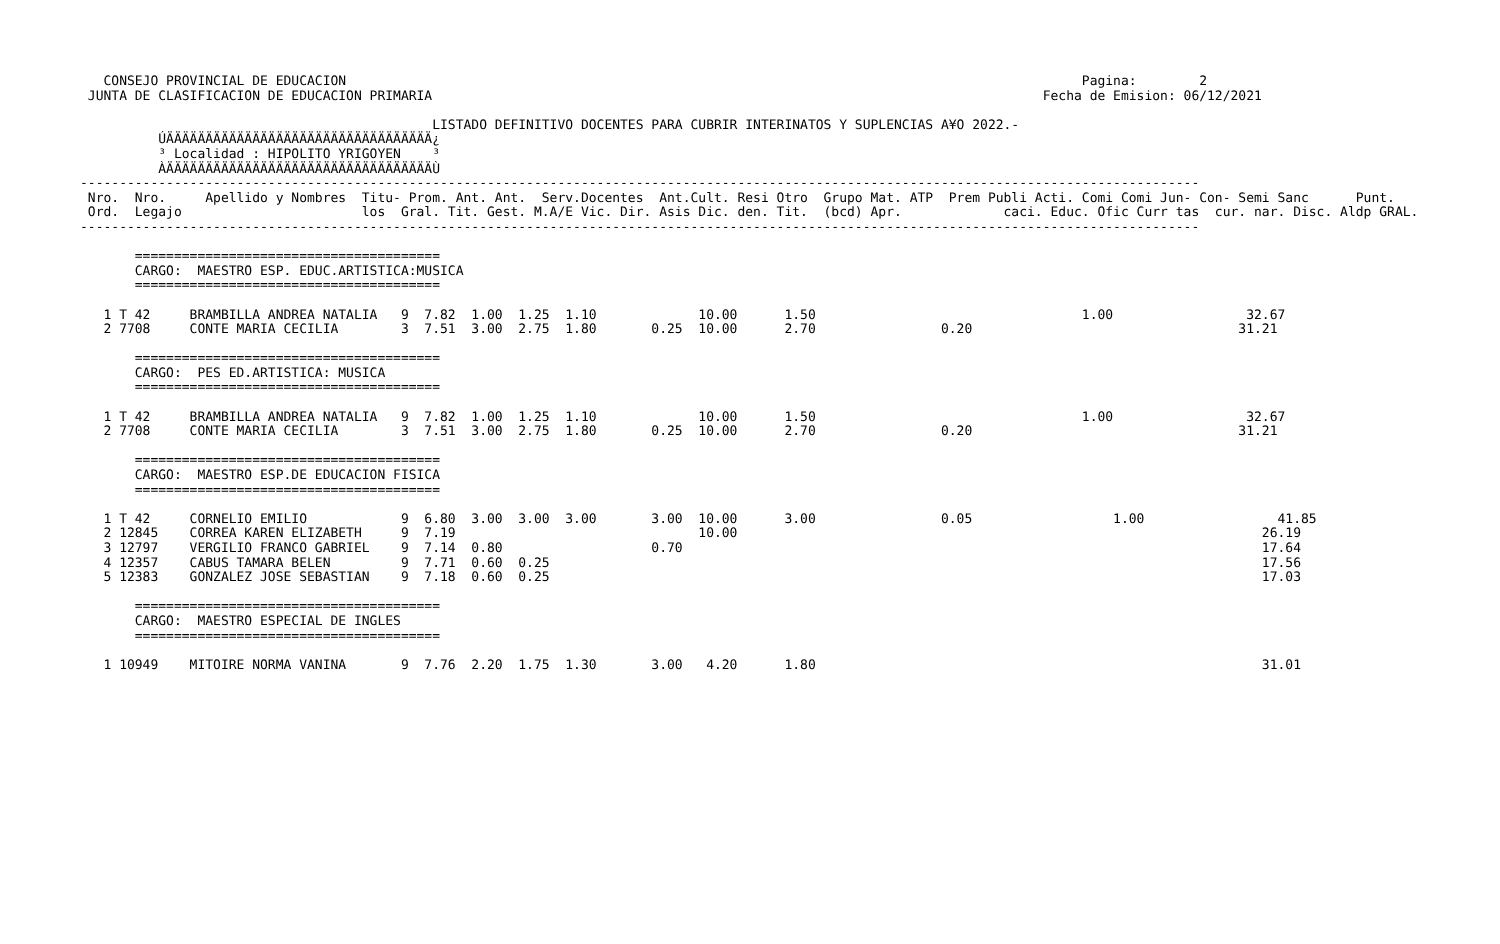CONSEJO PROVINCIAL DE EDUCACION                                                                                              Pagina:        2
 JUNTA DE CLASIFICACION DE EDUCACION PRIMARIA                                                                              Fecha de Emision: 06/12/2021

                                             LISTADO DEFINITIVO DOCENTES PARA CUBRIR INTERINATOS Y SUPLENCIAS A¥O 2022.-
          ÚÄÄÄÄÄÄÄÄÄÄÄÄÄÄÄÄÄÄÄÄÄÄÄÄÄÄÄÄÄÄÄÄÄÄ¿
          ³ Localidad : HIPOLITO YRIGOYEN    ³
          ÀÄÄÄÄÄÄÄÄÄÄÄÄÄÄÄÄÄÄÄÄÄÄÄÄÄÄÄÄÄÄÄÄÄÄÙ
-----------------------------------------------------------------------------------------------------------------------------------------------
 Nro.  Nro.     Apellido y Nombres  Titu- Prom. Ant. Ant.  Serv.Docentes  Ant.Cult. Resi Otro  Grupo Mat. ATP  Prem Publi Acti. Comi Comi Jun- Con- Semi Sanc      Punt.
 Ord.  Legajo                       los  Gral. Tit. Gest. M.A/E Vic. Dir. Asis Dic. den. Tit.  (bcd) Apr.             caci. Educ. Ofic Curr tas  cur. nar. Disc. Aldp GRAL.
-----------------------------------------------------------------------------------------------------------------------------------------------

       =======================================
       CARGO:  MAESTRO ESP. EDUC.ARTISTICA:MUSICA
       =======================================

   1 T 42     BRAMBILLA ANDREA NATALIA   9  7.82  1.00  1.25  1.10             10.00      1.50                                  1.00                 32.67
   2 7708     CONTE MARIA CECILIA        3  7.51  3.00  2.75  1.80       0.25  10.00      2.70                0.20                                  31.21

       =======================================
       CARGO:  PES ED.ARTISTICA: MUSICA
       =======================================

   1 T 42     BRAMBILLA ANDREA NATALIA   9  7.82  1.00  1.25  1.10             10.00      1.50                                  1.00                 32.67
   2 7708     CONTE MARIA CECILIA        3  7.51  3.00  2.75  1.80       0.25  10.00      2.70                0.20                                  31.21

       =======================================
       CARGO:  MAESTRO ESP.DE EDUCACION FISICA
       =======================================

   1 T 42     CORNELIO EMILIO            9  6.80  3.00  3.00  3.00       3.00  10.00      3.00                0.05                  1.00                 41.85
   2 12845    CORREA KAREN ELIZABETH     9  7.19                               10.00                                                                   26.19
   3 12797    VERGILIO FRANCO GABRIEL    9  7.14  0.80                   0.70                                                                          17.64
   4 12357    CABUS TAMARA BELEN         9  7.71  0.60  0.25                                                                                           17.56
   5 12383    GONZALEZ JOSE SEBASTIAN    9  7.18  0.60  0.25                                                                                           17.03

       =======================================
       CARGO:  MAESTRO ESPECIAL DE INGLES
       =======================================

   1 10949    MITOIRE NORMA VANINA       9  7.76  2.20  1.75  1.30       3.00   4.20      1.80                                                         31.01